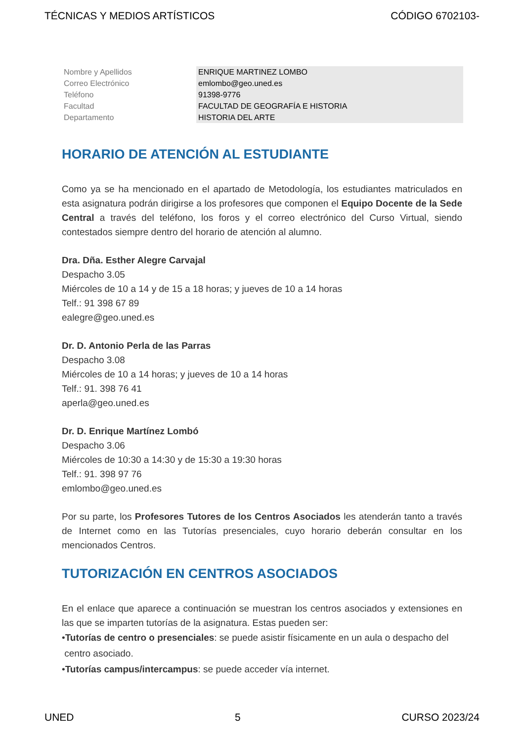TÉCNICAS Y MEDIOS ARTÍSTICOS CÓDIGO 6702103-
| Nombre y Apellidos | ENRIQUE MARTINEZ LOMBO |
| Correo Electrónico | emlombo@geo.uned.es |
| Teléfono | 91398-9776 |
| Facultad | FACULTAD DE GEOGRAFÍA E HISTORIA |
| Departamento | HISTORIA DEL ARTE |
HORARIO DE ATENCIÓN AL ESTUDIANTE
Como ya se ha mencionado en el apartado de Metodología, los estudiantes matriculados en esta asignatura podrán dirigirse a los profesores que componen el Equipo Docente de la Sede Central a través del teléfono, los foros y el correo electrónico del Curso Virtual, siendo contestados siempre dentro del horario de atención al alumno.
Dra. Dña. Esther Alegre Carvajal
Despacho 3.05
Miércoles de 10 a 14 y de 15 a 18 horas; y jueves de 10 a 14 horas
Telf.: 91 398 67 89
ealegre@geo.uned.es
Dr. D. Antonio Perla de las Parras
Despacho 3.08
Miércoles de 10 a 14 horas; y jueves de 10 a 14 horas
Telf.: 91. 398 76 41
aperla@geo.uned.es
Dr. D. Enrique Martínez Lombó
Despacho 3.06
Miércoles de 10:30 a 14:30 y de 15:30 a 19:30 horas
Telf.: 91. 398 97 76
emlombo@geo.uned.es
Por su parte, los Profesores Tutores de los Centros Asociados les atenderán tanto a través de Internet como en las Tutorías presenciales, cuyo horario deberán consultar en los mencionados Centros.
TUTORIZACIÓN EN CENTROS ASOCIADOS
En el enlace que aparece a continuación se muestran los centros asociados y extensiones en las que se imparten tutorías de la asignatura. Estas pueden ser:
•Tutorías de centro o presenciales: se puede asistir físicamente en un aula o despacho del
centro asociado.
•Tutorías campus/intercampus: se puede acceder vía internet.
UNED 5 CURSO 2023/24